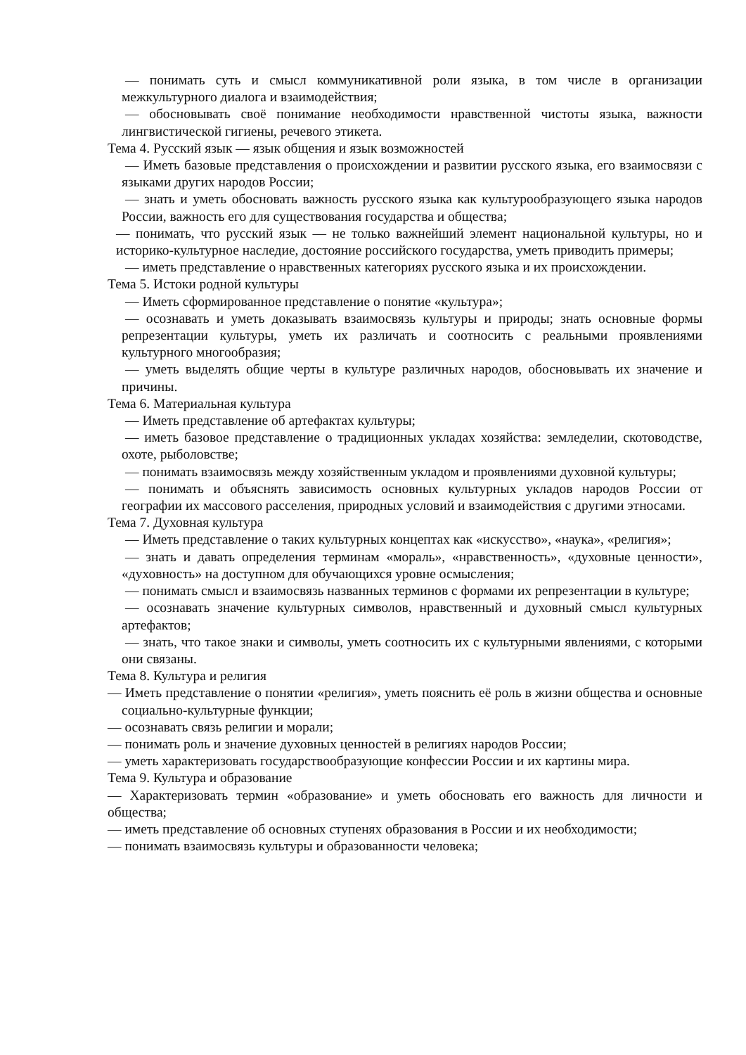— понимать суть и смысл коммуникативной роли языка, в том числе в организации межкультурного диалога и взаимодействия;
— обосновывать своё понимание необходимости нравственной чистоты языка, важности лингвистической гигиены, речевого этикета.
Тема 4. Русский язык — язык общения и язык возможностей
— Иметь базовые представления о происхождении и развитии русского языка, его взаимосвязи с языками других народов России;
— знать и уметь обосновать важность русского языка как культурообразующего языка народов России, важность его для существования государства и общества;
— понимать, что русский язык — не только важнейший элемент национальной культуры, но и историко-культурное наследие, достояние российского государства, уметь приводить примеры;
— иметь представление о нравственных категориях русского языка и их происхождении.
Тема 5. Истоки родной культуры
— Иметь сформированное представление о понятие «культура»;
— осознавать и уметь доказывать взаимосвязь культуры и природы; знать основные формы репрезентации культуры, уметь их различать и соотносить с реальными проявлениями культурного многообразия;
— уметь выделять общие черты в культуре различных народов, обосновывать их значение и причины.
Тема 6. Материальная культура
— Иметь представление об артефактах культуры;
— иметь базовое представление о традиционных укладах хозяйства: земледелии, скотоводстве, охоте, рыболовстве;
— понимать взаимосвязь между хозяйственным укладом и проявлениями духовной культуры;
— понимать и объяснять зависимость основных культурных укладов народов России от географии их массового расселения, природных условий и взаимодействия с другими этносами.
Тема 7. Духовная культура
— Иметь представление о таких культурных концептах как «искусство», «наука», «религия»;
— знать и давать определения терминам «мораль», «нравственность», «духовные ценности», «духовность» на доступном для обучающихся уровне осмысления;
— понимать смысл и взаимосвязь названных терминов с формами их репрезентации в культуре;
— осознавать значение культурных символов, нравственный и духовный смысл культурных артефактов;
— знать, что такое знаки и символы, уметь соотносить их с культурными явлениями, с которыми они связаны.
Тема 8. Культура и религия
— Иметь представление о понятии «религия», уметь пояснить её роль в жизни общества и основные социально-культурные функции;
— осознавать связь религии и морали;
— понимать роль и значение духовных ценностей в религиях народов России;
— уметь характеризовать государствообразующие конфессии России и их картины мира.
Тема 9. Культура и образование
— Характеризовать термин «образование» и уметь обосновать его важность для личности и общества;
— иметь представление об основных ступенях образования в России и их необходимости;
— понимать взаимосвязь культуры и образованности человека;